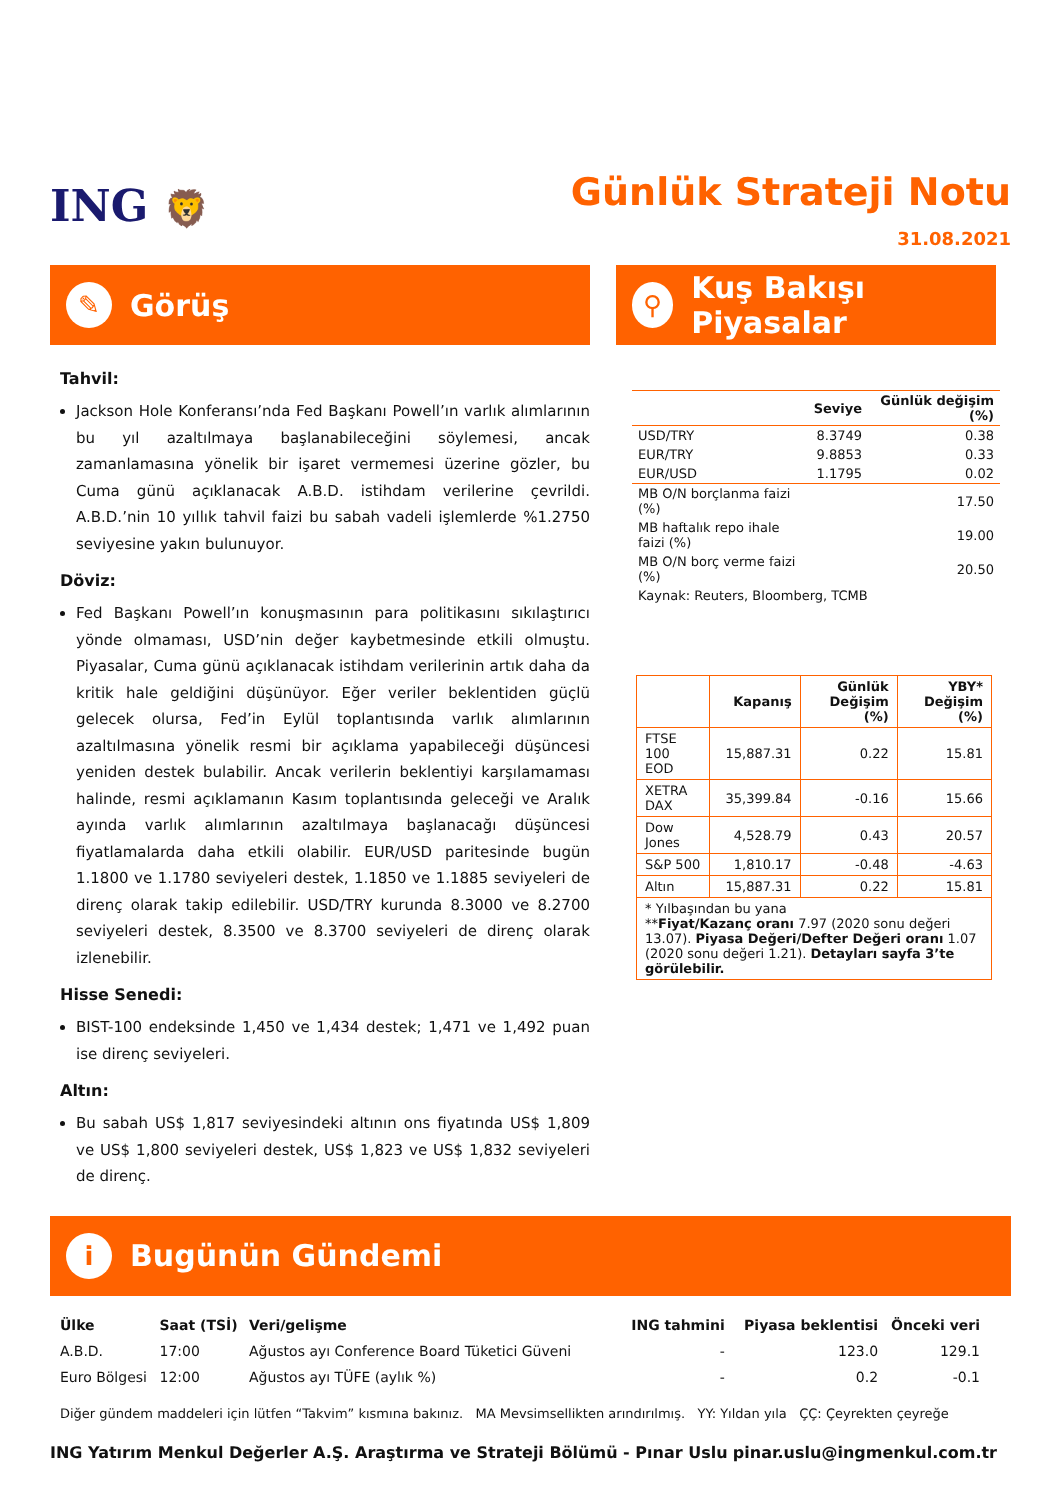ING 🦁
Günlük Strateji Notu
31.08.2021
✎
Görüş
⚲
Kuş Bakışı Piyasalar
Tahvil:
Jackson Hole Konferansı’nda Fed Başkanı Powell’ın varlık alımlarının bu yıl azaltılmaya başlanabileceğini söylemesi, ancak zamanlamasına yönelik bir işaret vermemesi üzerine gözler, bu Cuma günü açıklanacak A.B.D. istihdam verilerine çevrildi. A.B.D.’nin 10 yıllık tahvil faizi bu sabah vadeli işlemlerde %1.2750 seviyesine yakın bulunuyor.
Döviz:
Fed Başkanı Powell’ın konuşmasının para politikasını sıkılaştırıcı yönde olmaması, USD’nin değer kaybetmesinde etkili olmuştu. Piyasalar, Cuma günü açıklanacak istihdam verilerinin artık daha da kritik hale geldiğini düşünüyor. Eğer veriler beklentiden güçlü gelecek olursa, Fed’in Eylül toplantısında varlık alımlarının azaltılmasına yönelik resmi bir açıklama yapabileceği düşüncesi yeniden destek bulabilir. Ancak verilerin beklentiyi karşılamaması halinde, resmi açıklamanın Kasım toplantısında geleceği ve Aralık ayında varlık alımlarının azaltılmaya başlanacağı düşüncesi fiyatlamalarda daha etkili olabilir. EUR/USD paritesinde bugün 1.1800 ve 1.1780 seviyeleri destek, 1.1850 ve 1.1885 seviyeleri de direnç olarak takip edilebilir. USD/TRY kurunda 8.3000 ve 8.2700 seviyeleri destek, 8.3500 ve 8.3700 seviyeleri de direnç olarak izlenebilir.
Hisse Senedi:
BIST-100 endeksinde 1,450 ve 1,434 destek; 1,471 ve 1,492 puan ise direnç seviyeleri.
Altın:
Bu sabah US$ 1,817 seviyesindeki altının ons fiyatında US$ 1,809 ve US$ 1,800 seviyeleri destek, US$ 1,823 ve US$ 1,832 seviyeleri de direnç.
| | Seviye | Günlük değişim (%) |
| --- | --- | --- |
| USD/TRY | 8.3749 | 0.38 |
| EUR/TRY | 9.8853 | 0.33 |
| EUR/USD | 1.1795 | 0.02 |
| MB O/N borçlanma faizi (%) | | 17.50 |
| MB haftalık repo ihale faizi (%) | | 19.00 |
| MB O/N borç verme faizi (%) | | 20.50 |
| Kaynak: Reuters, Bloomberg, TCMB | | |
| | Kapanış | Günlük Değişim (%) | YBY* Değişim (%) |
| --- | --- | --- | --- |
| FTSE 100 EOD | 15,887.31 | 0.22 | 15.81 |
| XETRA DAX | 35,399.84 | -0.16 | 15.66 |
| Dow Jones | 4,528.79 | 0.43 | 20.57 |
| S&P 500 | 1,810.17 | -0.48 | -4.63 |
| Altın | 15,887.31 | 0.22 | 15.81 |
| * Yılbaşından bu yana ** Fiyat/Kazanç oranı 7.97 (2020 sonu değeri 13.07). Piyasa Değeri/Defter Değeri oranı 1.07 (2020 sonu değeri 1.21). Detayları sayfa 3’te görülebilir. | | | |
i
Bugünün Gündemi
| Ülke | Saat (TSİ) | Veri/gelişme | ING tahmini | Piyasa beklentisi | Önceki veri |
| --- | --- | --- | --- | --- | --- |
| A.B.D. | 17:00 | Ağustos ayı Conference Board Tüketici Güveni | - | 123.0 | 129.1 |
| Euro Bölgesi | 12:00 | Ağustos ayı TÜFE (aylık %) | - | 0.2 | -0.1 |
Diğer gündem maddeleri için lütfen “Takvim” kısmına bakınız. MA Mevsimsellikten arındırılmış. YY: Yıldan yıla ÇÇ: Çeyrekten çeyreğe
ING Yatırım Menkul Değerler A.Ş. Araştırma ve Strateji Bölümü - Pınar Uslu pinar.uslu@ingmenkul.com.tr